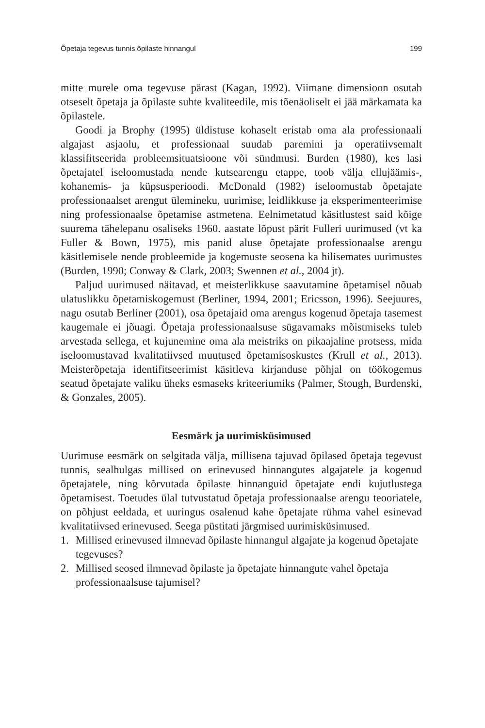Õpetaja tegevus tunnis õpilaste hinnangul 199
mitte murele oma tegevuse pärast (Kagan, 1992). Viimane dimensioon osutab otseselt õpetaja ja õpilaste suhte kvaliteedile, mis tõenäoliselt ei jää märkamata ka õpilastele.
Goodi ja Brophy (1995) üldistuse kohaselt eristab oma ala professionaali algajast asjaolu, et professionaal suudab paremini ja operatiivsemalt klassifitseerida probleemsituatsioone või sündmusi. Burden (1980), kes lasi õpetajatel iseloomustada nende kutsearengu etappe, toob välja ellujäämis-, kohanemis- ja küpsusperioodi. McDonald (1982) iseloomustab õpetajate professionaalset arengut ülemineku, uurimise, leidlikkuse ja eksperimenteerimise ning professionaalse õpetamise astmetena. Eelnimetatud käsitlustest said kõige suurema tähelepanu osaliseks 1960. aastate lõpust pärit Fulleri uurimused (vt ka Fuller & Bown, 1975), mis panid aluse õpetajate professionaalse arengu käsitlemisele nende probleemide ja kogemuste seosena ka hilisemates uurimustes (Burden, 1990; Conway & Clark, 2003; Swennen et al., 2004 jt).
Paljud uurimused näitavad, et meisterlikkuse saavutamine õpetamisel nõuab ulatuslikku õpetamiskogemust (Berliner, 1994, 2001; Ericsson, 1996). Seejuures, nagu osutab Berliner (2001), osa õpetajaid oma arengus kogenud õpetaja tasemest kaugemale ei jõuagi. Õpetaja professionaalsuse sügavamaks mõistmiseks tuleb arvestada sellega, et kujunemine oma ala meistriks on pikaajaline protsess, mida iseloomustavad kvalitatiivsed muutused õpetamisoskustes (Krull et al., 2013). Meisterõpetaja identifitseerimist käsitleva kirjanduse põhjal on töökogemus seatud õpetajate valiku üheks esmaseks kriteeriumiks (Palmer, Stough, Burdenski, & Gonzales, 2005).
Eesmärk ja uurimisküsimused
Uurimuse eesmärk on selgitada välja, millisena tajuvad õpilased õpetaja tegevust tunnis, sealhulgas millised on erinevused hinnangutes algajatele ja kogenud õpetajatele, ning kõrvutada õpilaste hinnanguid õpetajate endi kujutlustega õpetamisest. Toetudes ülal tutvustatud õpetaja professionaalse arengu teooriatele, on põhjust eeldada, et uuringus osalenud kahe õpetajate rühma vahel esinevad kvalitatiivsed erinevused. Seega püstitati järgmised uurimisküsimused.
1. Millised erinevused ilmnevad õpilaste hinnangul algajate ja kogenud õpetajate tegevuses?
2. Millised seosed ilmnevad õpilaste ja õpetajate hinnangute vahel õpetaja professionaalsuse tajumisel?